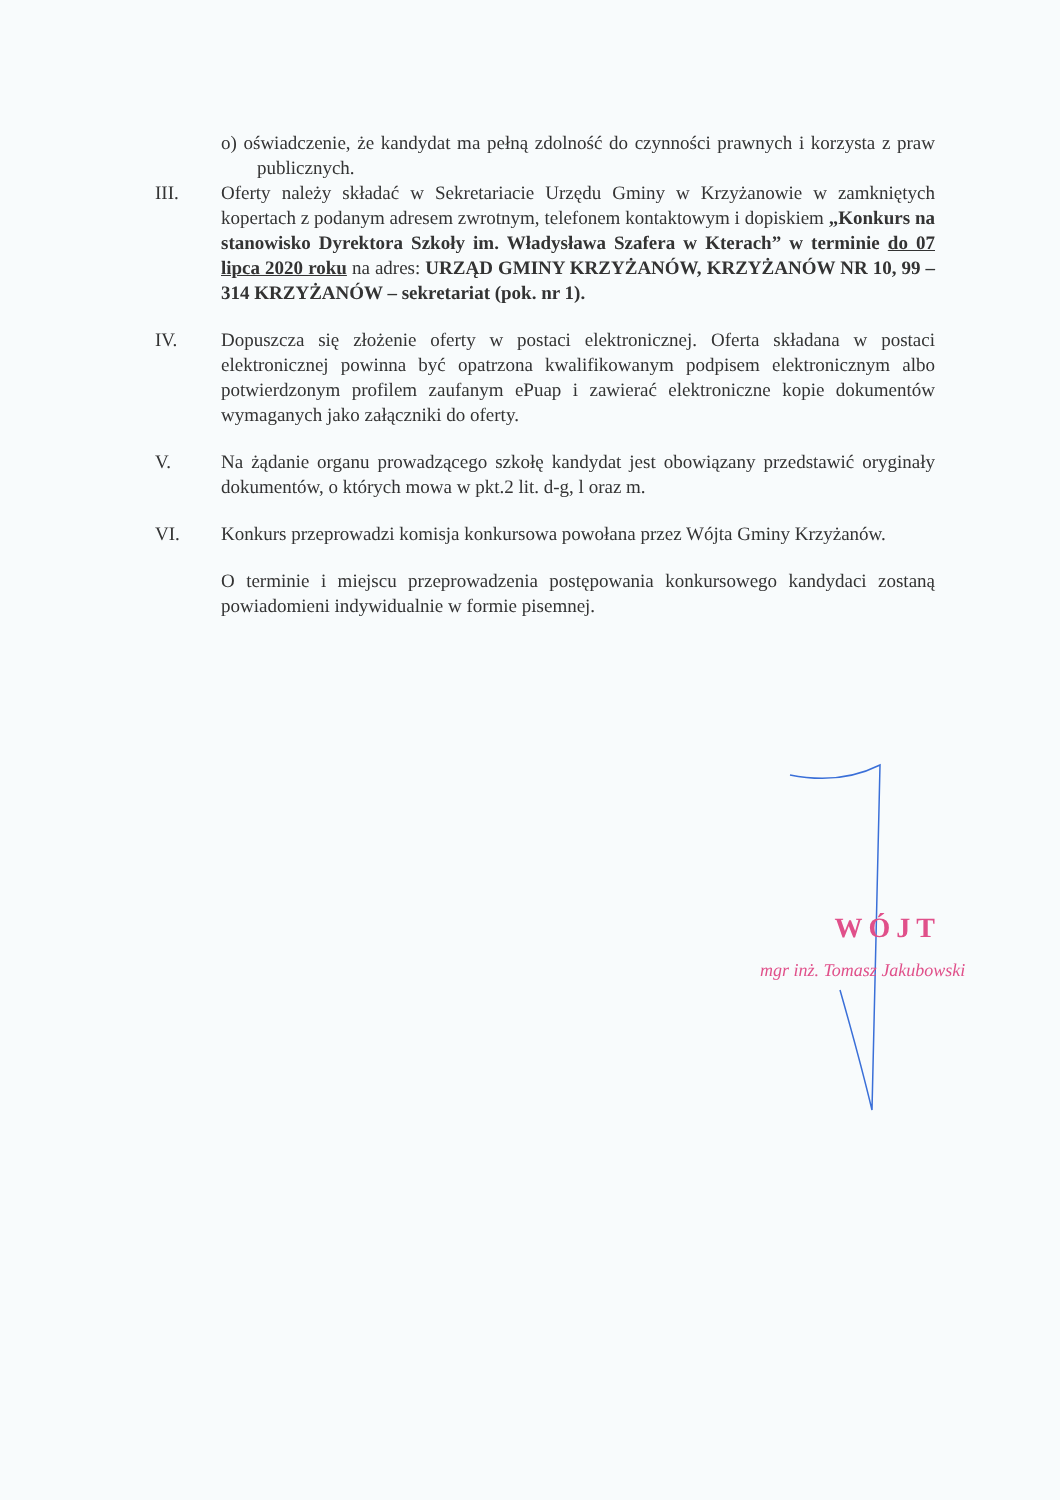o) oświadczenie, że kandydat ma pełną zdolność do czynności prawnych i korzysta z praw publicznych.
III. Oferty należy składać w Sekretariacie Urzędu Gminy w Krzyżanowie w zamkniętych kopertach z podanym adresem zwrotnym, telefonem kontaktowym i dopiskiem „Konkurs na stanowisko Dyrektora Szkoły im. Władysława Szafera w Kterach” w terminie do 07 lipca 2020 roku na adres: URZĄD GMINY KRZYŻANÓW, KRZYŻANÓW NR 10, 99 – 314 KRZYŻANÓW – sekretariat (pok. nr 1).
IV. Dopuszcza się złożenie oferty w postaci elektronicznej. Oferta składana w postaci elektronicznej powinna być opatrzona kwalifikowanym podpisem elektronicznym albo potwierdzonym profilem zaufanym ePuap i zawierać elektroniczne kopie dokumentów wymaganych jako załączniki do oferty.
V. Na żądanie organu prowadzącego szkołę kandydat jest obowiązany przedstawić oryginały dokumentów, o których mowa w pkt.2 lit. d-g, l oraz m.
VI. Konkurs przeprowadzi komisja konkursowa powołana przez Wójta Gminy Krzyżanów.
O terminie i miejscu przeprowadzenia postępowania konkursowego kandydaci zostaną powiadomieni indywidualnie w formie pisemnej.
WÓJT
mgr inż. Tomasz Jakubowski